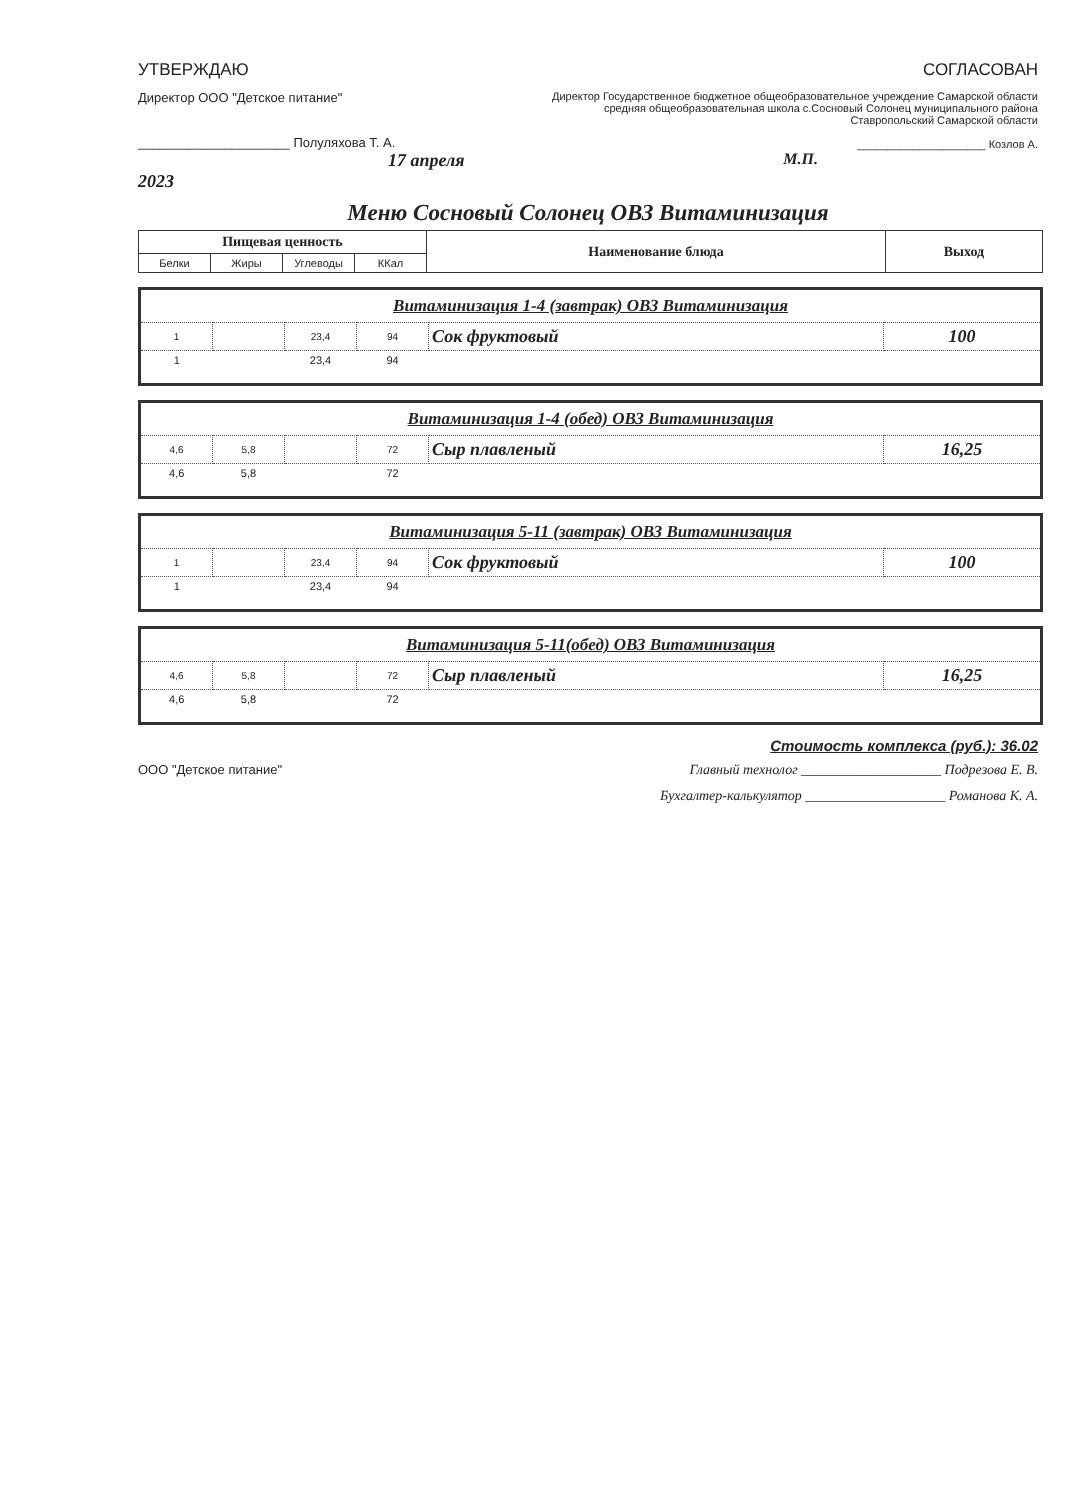УТВЕРЖДАЮ
Директор ООО "Детское питание"
_____________________ Полуляхова Т. А.
17 апреля 2023
СОГЛАСОВАН
Директор Государственное бюджетное общеобразовательное учреждение Самарской области средняя общеобразовательная школа с.Сосновый Солонец муниципального района Ставропольский Самарской области
_____________________ Козлов А.
М.П.
Меню Сосновый Солонец ОВЗ Витаминизация
| Пищевая ценность | | | | Наименование блюда | Выход |
| --- | --- | --- | --- | --- | --- |
| Белки | Жиры | Углеводы | ККал | | |
| Витаминизация 1-4 (завтрак) ОВЗ Витаминизация | | | | | |
| 1 | | 23,4 | 94 | Сок фруктовый | 100 |
| 1 | | 23,4 | 94 | | |
| Витаминизация 1-4 (обед) ОВЗ Витаминизация | | | | | |
| 4,6 | 5,8 | | 72 | Сыр плавленый | 16,25 |
| 4,6 | 5,8 | | 72 | | |
| Витаминизация 5-11 (завтрак) ОВЗ Витаминизация | | | | | |
| 1 | | 23,4 | 94 | Сок фруктовый | 100 |
| 1 | | 23,4 | 94 | | |
| Витаминизация 5-11(обед) ОВЗ Витаминизация | | | | | |
| 4,6 | 5,8 | | 72 | Сыр плавленый | 16,25 |
| 4,6 | 5,8 | | 72 | | |
Стоимость комплекса (руб.): 36.02
ООО "Детское питание" Главный технолог ____________________ Подрезова Е. В.
Бухгалтер-калькулятор ____________________ Романова К. А.